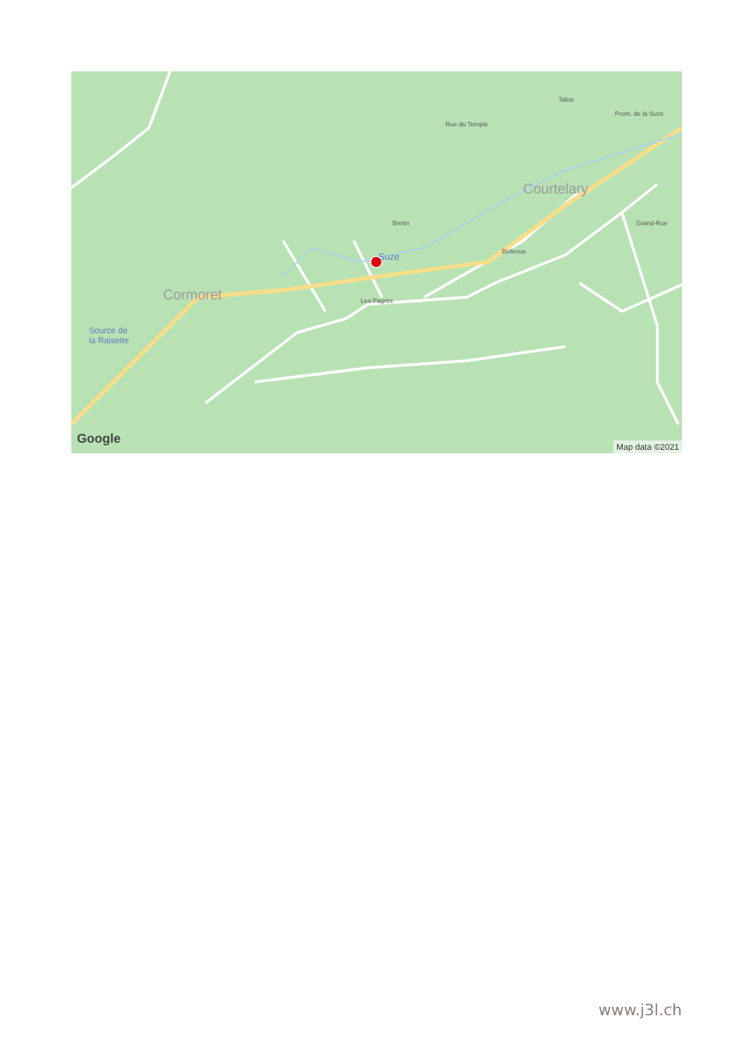Cormoret
Courtelary
Source de
la Raisette
Bretin
Les Pagrès
Rue du Temple
Tabor
Prom. de la Suze
Grand-Rue
Bellevue
Suze
Google
Map data ©2021
www.j3l.ch